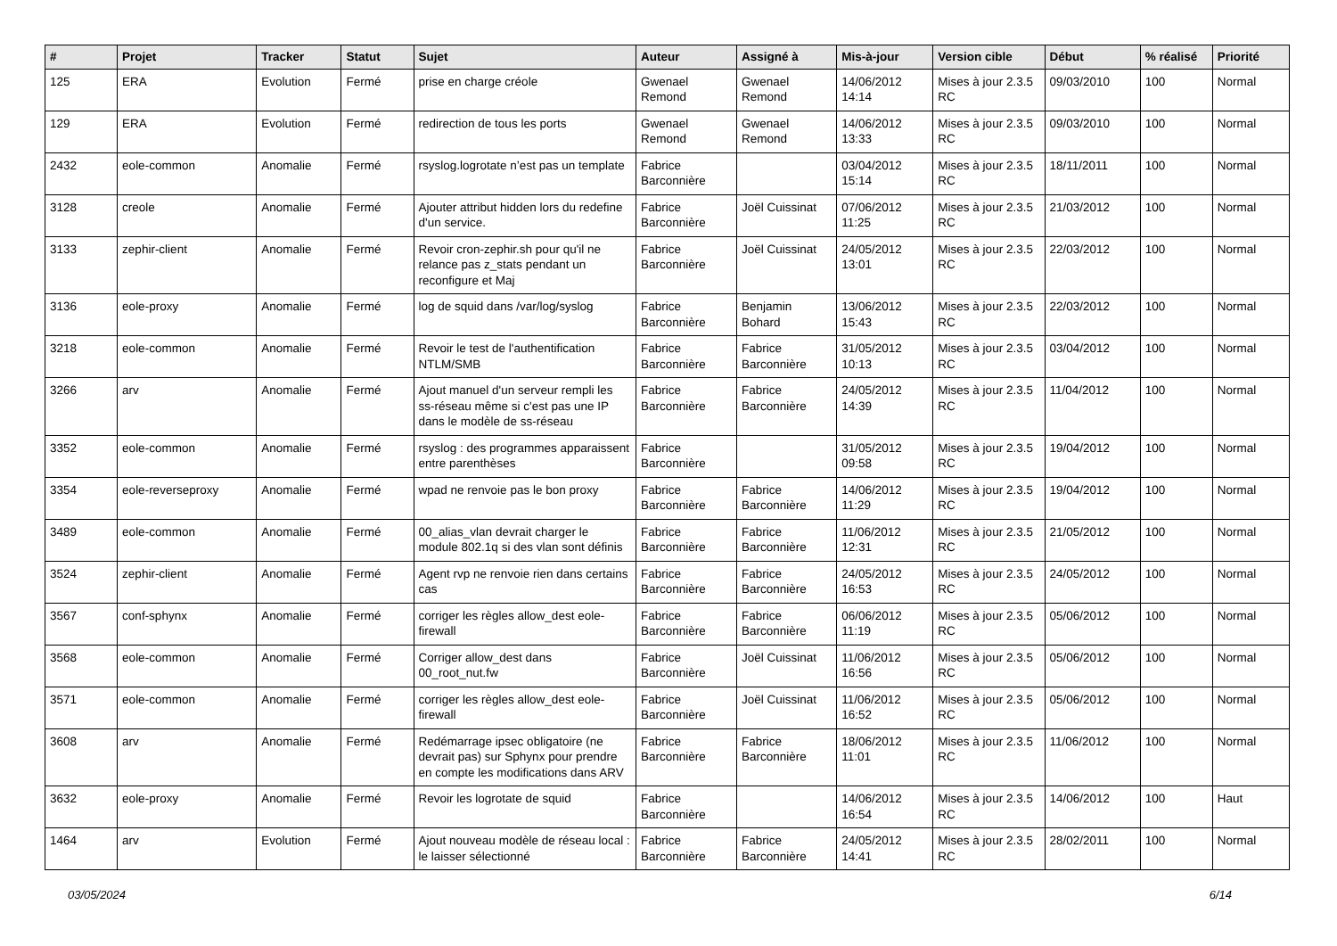| # | Projet | Tracker | Statut | Sujet | Auteur | Assigné à | Mis-à-jour | Version cible | Début | % réalisé | Priorité |
| --- | --- | --- | --- | --- | --- | --- | --- | --- | --- | --- | --- |
| 125 | ERA | Evolution | Fermé | prise en charge créole | Gwenael Remond | Gwenael Remond | 14/06/2012 14:14 | Mises à jour 2.3.5 RC | 09/03/2010 | 100 | Normal |
| 129 | ERA | Evolution | Fermé | redirection de tous les ports | Gwenael Remond | Gwenael Remond | 14/06/2012 13:33 | Mises à jour 2.3.5 RC | 09/03/2010 | 100 | Normal |
| 2432 | eole-common | Anomalie | Fermé | rsyslog.logrotate n’est pas un template | Fabrice Barconnière | | 03/04/2012 15:14 | Mises à jour 2.3.5 RC | 18/11/2011 | 100 | Normal |
| 3128 | creole | Anomalie | Fermé | Ajouter attribut hidden lors du redefine d'un service. | Fabrice Barconnière | Joël Cuissinat | 07/06/2012 11:25 | Mises à jour 2.3.5 RC | 21/03/2012 | 100 | Normal |
| 3133 | zephir-client | Anomalie | Fermé | Revoir cron-zephir.sh pour qu'il ne relance pas z_stats pendant un reconfigure et Maj | Fabrice Barconnière | Joël Cuissinat | 24/05/2012 13:01 | Mises à jour 2.3.5 RC | 22/03/2012 | 100 | Normal |
| 3136 | eole-proxy | Anomalie | Fermé | log de squid dans /var/log/syslog | Fabrice Barconnière | Benjamin Bohard | 13/06/2012 15:43 | Mises à jour 2.3.5 RC | 22/03/2012 | 100 | Normal |
| 3218 | eole-common | Anomalie | Fermé | Revoir le test de l'authentification NTLM/SMB | Fabrice Barconnière | Fabrice Barconnière | 31/05/2012 10:13 | Mises à jour 2.3.5 RC | 03/04/2012 | 100 | Normal |
| 3266 | arv | Anomalie | Fermé | Ajout manuel d'un serveur rempli les ss-réseau même si c'est pas une IP dans le modèle de ss-réseau | Fabrice Barconnière | Fabrice Barconnière | 24/05/2012 14:39 | Mises à jour 2.3.5 RC | 11/04/2012 | 100 | Normal |
| 3352 | eole-common | Anomalie | Fermé | rsyslog : des programmes apparaissent entre parenthèses | Fabrice Barconnière | | 31/05/2012 09:58 | Mises à jour 2.3.5 RC | 19/04/2012 | 100 | Normal |
| 3354 | eole-reverseproxy | Anomalie | Fermé | wpad ne renvoie pas le bon proxy | Fabrice Barconnière | Fabrice Barconnière | 14/06/2012 11:29 | Mises à jour 2.3.5 RC | 19/04/2012 | 100 | Normal |
| 3489 | eole-common | Anomalie | Fermé | 00_alias_vlan devrait charger le module 802.1q si des vlan sont définis | Fabrice Barconnière | Fabrice Barconnière | 11/06/2012 12:31 | Mises à jour 2.3.5 RC | 21/05/2012 | 100 | Normal |
| 3524 | zephir-client | Anomalie | Fermé | Agent rvp ne renvoie rien dans certains cas | Fabrice Barconnière | Fabrice Barconnière | 24/05/2012 16:53 | Mises à jour 2.3.5 RC | 24/05/2012 | 100 | Normal |
| 3567 | conf-sphynx | Anomalie | Fermé | corriger les règles allow_dest eole-firewall | Fabrice Barconnière | Fabrice Barconnière | 06/06/2012 11:19 | Mises à jour 2.3.5 RC | 05/06/2012 | 100 | Normal |
| 3568 | eole-common | Anomalie | Fermé | Corriger allow_dest dans 00_root_nut.fw | Fabrice Barconnière | Joël Cuissinat | 11/06/2012 16:56 | Mises à jour 2.3.5 RC | 05/06/2012 | 100 | Normal |
| 3571 | eole-common | Anomalie | Fermé | corriger les règles allow_dest eole-firewall | Fabrice Barconnière | Joël Cuissinat | 11/06/2012 16:52 | Mises à jour 2.3.5 RC | 05/06/2012 | 100 | Normal |
| 3608 | arv | Anomalie | Fermé | Redémarrage ipsec obligatoire (ne devrait pas) sur Sphynx pour prendre en compte les modifications dans ARV | Fabrice Barconnière | Fabrice Barconnière | 18/06/2012 11:01 | Mises à jour 2.3.5 RC | 11/06/2012 | 100 | Normal |
| 3632 | eole-proxy | Anomalie | Fermé | Revoir les logrotate de squid | Fabrice Barconnière | | 14/06/2012 16:54 | Mises à jour 2.3.5 RC | 14/06/2012 | 100 | Haut |
| 1464 | arv | Evolution | Fermé | Ajout nouveau modèle de réseau local : le laisser sélectionné | Fabrice Barconnière | Fabrice Barconnière | 24/05/2012 14:41 | Mises à jour 2.3.5 RC | 28/02/2011 | 100 | Normal |
03/05/2024 6/14